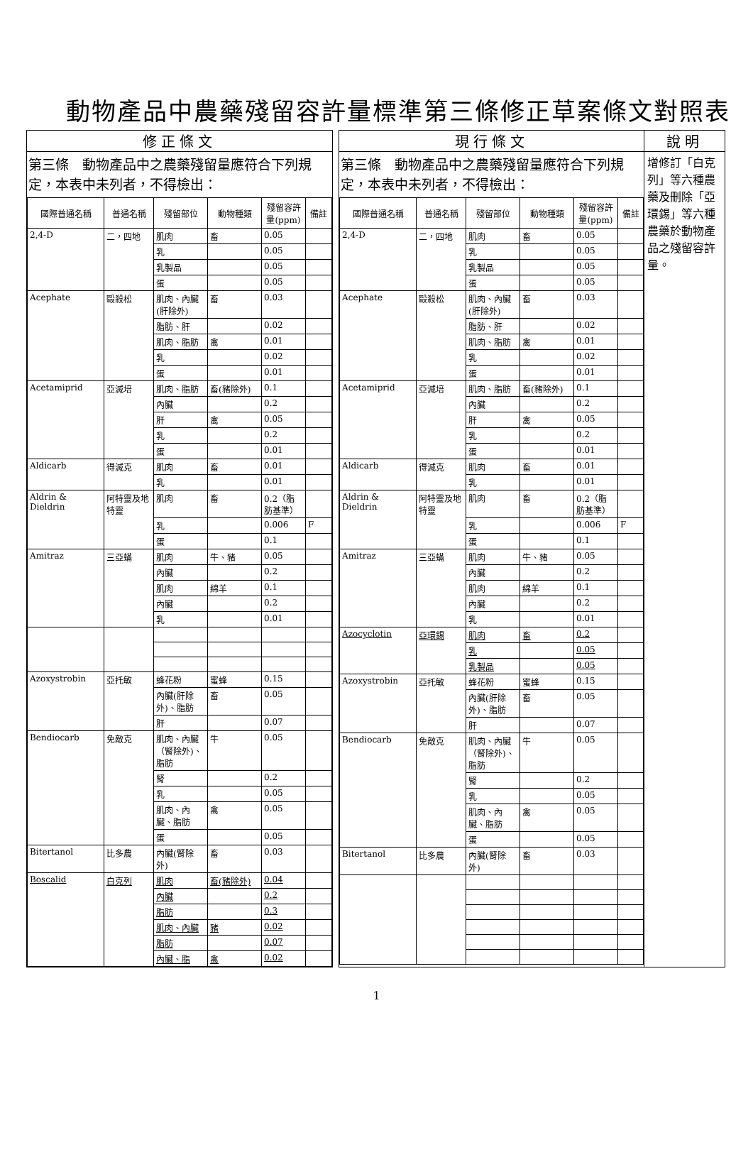動物產品中農藥殘留容許量標準第三條修正草案條文對照表
| 修正條文 | | 現行條文 | 說明 |
| --- | --- | --- | --- |
| 第三條 動物產品中之農藥殘留量應符合下列規定，本表中未列者，不得檢出： / 國際普通名稱 / 普通名稱 / 殘留部位 / 動物種類 / 殘留容許量(ppm) / 備註 / / --- / --- / --- / --- / --- / --- / / 2,4-D / 二，四地 / 肌肉 / 畜 / 0.05 / / / / / 乳 / / 0.05 / / / / / 乳製品 / / 0.05 / / / / / 蛋 / / 0.05 / / / Acephate / 毆殺松 / 肌肉、內臟(肝除外) / 畜 / 0.03 / / / / / 脂肪、肝 / / 0.02 / / / / / 肌肉、脂肪 / 禽 / 0.01 / / / / / 乳 / / 0.02 / / / / / 蛋 / / 0.01 / / / Acetamiprid / 亞滅培 / 肌肉、脂肪 / 畜(豬除外) / 0.1 / / / / / 內臟 / / 0.2 / / / / / 肝 / 禽 / 0.05 / / / / / 乳 / / 0.2 / / / / / 蛋 / / 0.01 / / / Aldicarb / 得滅克 / 肌肉 / 畜 / 0.01 / / / / / 乳 / / 0.01 / / / Aldrin & Dieldrin / 阿特靈及地特靈 / 肌肉 / 畜 / 0.2（脂肪基準） / / / / / 乳 / / 0.006 / F / / / / 蛋 / / 0.1 / / / Amitraz / 三亞蟎 / 肌肉 / 牛、豬 / 0.05 / / / / / 內臟 / / 0.2 / / / / / 肌肉 / 綿羊 / 0.1 / / / / / 內臟 / / 0.2 / / / / / 乳 / / 0.01 / / / Azoxystrobin / 亞托敏 / 蜂花粉 / 蜜蜂 / 0.15 / / / / / 內臟(肝除外)、脂肪 / 畜 / 0.05 / / / / / 肝 / / 0.07 / / / Bendiocarb / 免敵克 / 肌肉、內臟（腎除外)、脂肪 / 牛 / 0.05 / / / / / 腎 / / 0.2 / / / / / 乳 / / 0.05 / / / / / 肌肉、內臟、脂肪 / 禽 / 0.05 / / / / / 蛋 / / 0.05 / / / Bitertanol / 比多農 / 內臟(腎除外) / 畜 / 0.03 / / / Boscalid / 白克列 / 肌肉 / 畜(豬除外) / 0.04 / / / / / 內臟 / / 0.2 / / / / / 脂肪 / / 0.3 / / / / / 肌肉、內臟 / 豬 / 0.02 / / / / / 脂肪 / / 0.07 / / / / / 內臟、脂 / 禽 / 0.02 / / | | 第三條 動物產品中之農藥殘留量應符合下列規定，本表中未列者，不得檢出： / 國際普通名稱 / 普通名稱 / 殘留部位 / 動物種類 / 殘留容許量(ppm) / 備註 / / --- / --- / --- / --- / --- / --- / / 2,4-D / 二，四地 / 肌肉 / 畜 / 0.05 / / / / / 乳 / / 0.05 / / / / / 乳製品 / / 0.05 / / / / / 蛋 / / 0.05 / / / Acephate / 毆殺松 / 肌肉、內臟(肝除外) / 畜 / 0.03 / / / / / 脂肪、肝 / / 0.02 / / / / / 肌肉、脂肪 / 禽 / 0.01 / / / / / 乳 / / 0.02 / / / / / 蛋 / / 0.01 / / / Acetamiprid / 亞滅培 / 肌肉、脂肪 / 畜(豬除外) / 0.1 / / / / / 內臟 / / 0.2 / / / / / 肝 / 禽 / 0.05 / / / / / 乳 / / 0.2 / / / / / 蛋 / / 0.01 / / / Aldicarb / 得滅克 / 肌肉 / 畜 / 0.01 / / / / / 乳 / / 0.01 / / / Aldrin & Dieldrin / 阿特靈及地特靈 / 肌肉 / 畜 / 0.2（脂肪基準） / / / / / 乳 / / 0.006 / F / / / / 蛋 / / 0.1 / / / Amitraz / 三亞蟎 / 肌肉 / 牛、豬 / 0.05 / / / / / 內臟 / / 0.2 / / / / / 肌肉 / 綿羊 / 0.1 / / / / / 內臟 / / 0.2 / / / / / 乳 / / 0.01 / / / Azocyclotin / 亞環錫 / 肌肉 / 畜 / 0.2 / / / / / 乳 / / 0.05 / / / / / 乳製品 / / 0.05 / / / Azoxystrobin / 亞托敏 / 蜂花粉 / 蜜蜂 / 0.15 / / / / / 內臟(肝除外)、脂肪 / 畜 / 0.05 / / / / / 肝 / / 0.07 / / / Bendiocarb / 免敵克 / 肌肉、內臟（腎除外)、脂肪 / 牛 / 0.05 / / / / / 腎 / / 0.2 / / / / / 乳 / / 0.05 / / / / / 肌肉、內臟、脂肪 / 禽 / 0.05 / / / / / 蛋 / / 0.05 / / / Bitertanol / 比多農 / 內臟(腎除外) / 畜 / 0.03 / / | 增修訂「白克列」等六種農藥及刪除「亞環錫」等六種農藥於動物產品之殘留容許量。 |
1